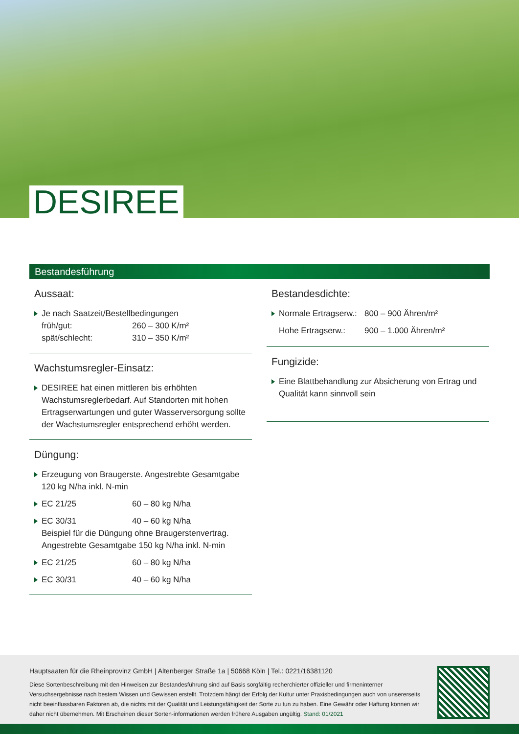DESIREE
Bestandesführung
Aussaat:
Je nach Saatzeit/Bestellbedingungen
früh/gut: 260 – 300 K/m²
spät/schlecht: 310 – 350 K/m²
Wachstumsregler-Einsatz:
DESIREE hat einen mittleren bis erhöhten Wachstumsreglerbedarf. Auf Standorten mit hohen Ertragserwartungen und guter Wasserversorgung sollte der Wachstumsregler entsprechend erhöht werden.
Düngung:
Erzeugung von Braugerste. Angestrebte Gesamtgabe 120 kg N/ha inkl. N-min
EC 21/25 60 – 80 kg N/ha
EC 30/31 40 – 60 kg N/ha
Beispiel für die Düngung ohne Braugerstenvertrag.
Angestrebte Gesamtgabe 150 kg N/ha inkl. N-min
EC 21/25 60 – 80 kg N/ha
EC 30/31 40 – 60 kg N/ha
Bestandesdichte:
Normale Ertragserw.: 800 – 900 Ähren/m²
Hohe Ertragserw.: 900 – 1.000 Ähren/m²
Fungizide:
Eine Blattbehandlung zur Absicherung von Ertrag und Qualität kann sinnvoll sein
Hauptsaaten für die Rheinprovinz GmbH | Altenberger Straße 1a | 50668 Köln | Tel.: 0221/16381120
Diese Sortenbeschreibung mit den Hinweisen zur Bestandesführung sind auf Basis sorgfältig recherchierter offizieller und firmeninterner Versuchsergebnisse nach bestem Wissen und Gewissen erstellt. Trotzdem hängt der Erfolg der Kultur unter Praxisbedingungen auch von unsererseits nicht beeinflussbaren Faktoren ab, die nichts mit der Qualität und Leistungsfähigkeit der Sorte zu tun zu haben. Eine Gewähr oder Haftung können wir daher nicht übernehmen. Mit Erscheinen dieser Sorten-informationen werden frühere Ausgaben ungültig. Stand: 01/2021